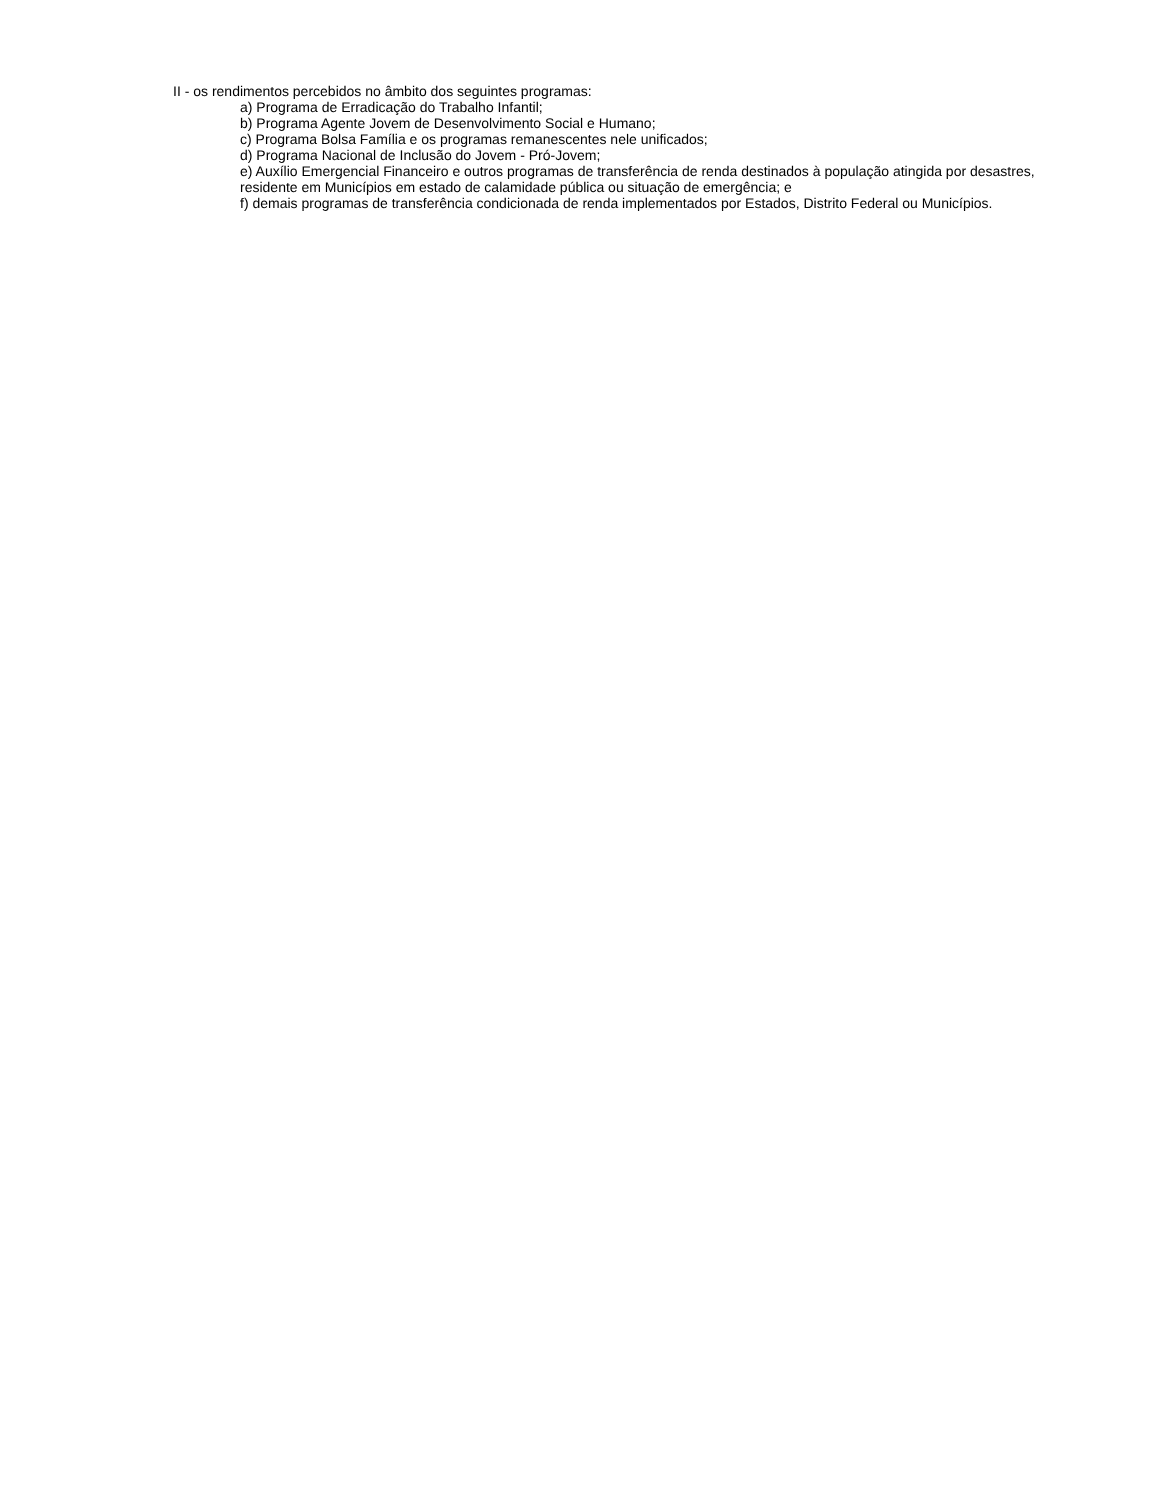II - os rendimentos percebidos no âmbito dos seguintes programas:
a) Programa de Erradicação do Trabalho Infantil;
b) Programa Agente Jovem de Desenvolvimento Social e Humano;
c) Programa Bolsa Família e os programas remanescentes nele unificados;
d) Programa Nacional de Inclusão do Jovem - Pró-Jovem;
e) Auxílio Emergencial Financeiro e outros programas de transferência de renda destinados à população atingida por desastres, residente em Municípios em estado de calamidade pública ou situação de emergência; e
f) demais programas de transferência condicionada de renda implementados por Estados, Distrito Federal ou Municípios.